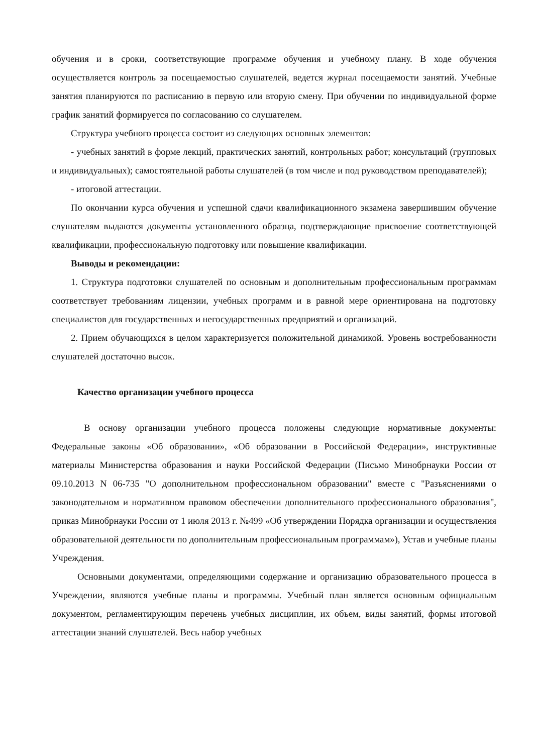обучения и в сроки, соответствующие программе обучения и учебному плану. В ходе обучения осуществляется контроль за посещаемостью слушателей, ведется журнал посещаемости занятий. Учебные занятия планируются по расписанию в первую или вторую смену. При обучении по индивидуальной форме график занятий формируется по согласованию со слушателем.
Структура учебного процесса состоит из следующих основных элементов:
- учебных занятий в форме лекций, практических занятий, контрольных работ; консультаций (групповых и индивидуальных); самостоятельной работы слушателей (в том числе и под руководством преподавателей);
- итоговой аттестации.
По окончании курса обучения и успешной сдачи квалификационного экзамена завершившим обучение слушателям выдаются документы установленного образца, подтверждающие присвоение соответствующей квалификации, профессиональную подготовку или повышение квалификации.
Выводы и рекомендации:
1. Структура подготовки слушателей по основным и дополнительным профессиональным программам соответствует требованиям лицензии, учебных программ и в равной мере ориентирована на подготовку специалистов для государственных и негосударственных предприятий и организаций.
2. Прием обучающихся в целом характеризуется положительной динамикой. Уровень востребованности слушателей достаточно высок.
Качество организации учебного процесса
В основу организации учебного процесса положены следующие нормативные документы: Федеральные законы «Об образовании», «Об образовании в Российской Федерации», инструктивные материалы Министерства образования и науки Российской Федерации (Письмо Минобрнауки России от 09.10.2013 N 06-735 "О дополнительном профессиональном образовании" вместе с "Разъяснениями о законодательном и нормативном правовом обеспечении дополнительного профессионального образования", приказ Минобрнауки России от 1 июля 2013 г. №499 «Об утверждении Порядка организации и осуществления образовательной деятельности по дополнительным профессиональным программам»), Устав и учебные планы Учреждения.
Основными документами, определяющими содержание и организацию образовательного процесса в Учреждении, являются учебные планы и программы. Учебный план является основным официальным документом, регламентирующим перечень учебных дисциплин, их объем, виды занятий, формы итоговой аттестации знаний слушателей. Весь набор учебных